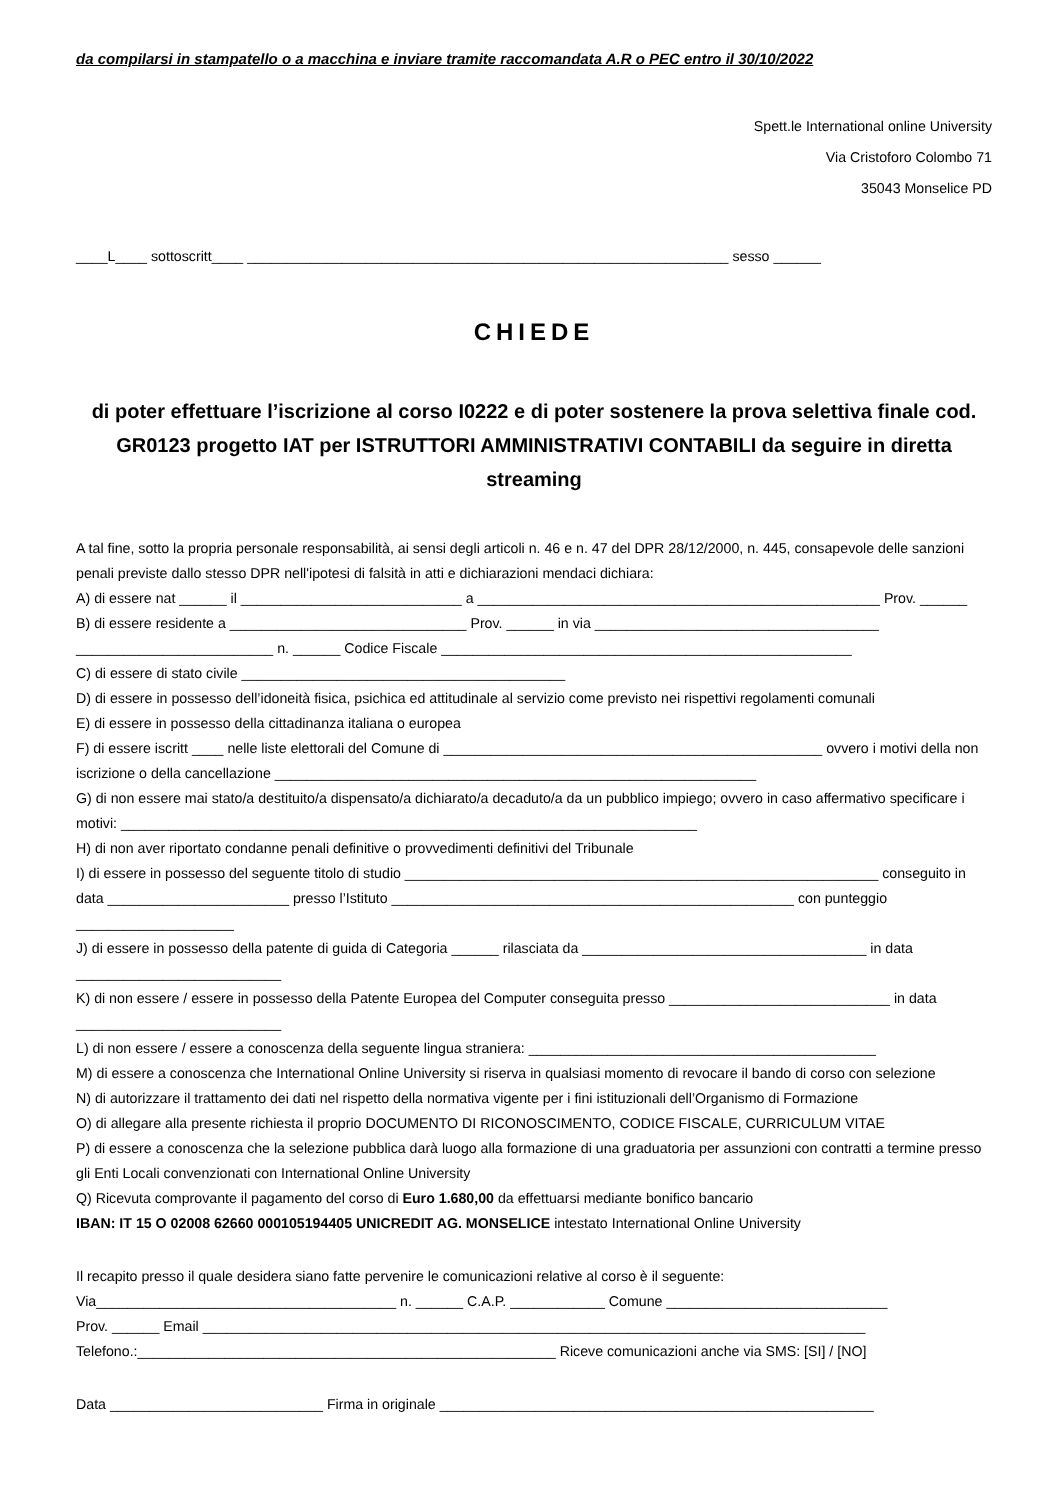da compilarsi in stampatello o a macchina e inviare tramite raccomandata A.R o PEC entro il 30/10/2022
Spett.le International online University
Via Cristoforo Colombo 71
35043 Monselice PD
____L____ sottoscritt____ _____________________________________________________________ sesso ______
CHIEDE
di poter effettuare l’iscrizione al corso I0222 e di poter sostenere la prova selettiva finale cod. GR0123 progetto IAT per ISTRUTTORI AMMINISTRATIVI CONTABILI da seguire in diretta streaming
A tal fine, sotto la propria personale responsabilità, ai sensi degli articoli n. 46 e n. 47 del DPR 28/12/2000, n. 445, consapevole delle sanzioni penali previste dallo stesso DPR nell'ipotesi di falsità in atti e dichiarazioni mendaci dichiara:
A) di essere nat ______ il ____________________________ a ___________________________________________________ Prov. ______
B) di essere residente a ______________________________ Prov. ______ in via ____________________________________ _________________________ n. ______ Codice Fiscale ____________________________________________________
C) di essere di stato civile _________________________________________
D) di essere in possesso dell’idoneità fisica, psichica ed attitudinale al servizio come previsto nei rispettivi regolamenti comunali
E) di essere in possesso della cittadinanza italiana o europea
F) di essere iscritt ____ nelle liste elettorali del Comune di ________________________________________________ ovvero i motivi della non iscrizione o della cancellazione _____________________________________________________________
G) di non essere mai stato/a destituito/a dispensato/a dichiarato/a decaduto/a da un pubblico impiego; ovvero in caso affermativo specificare i motivi: _________________________________________________________________________
H) di non aver riportato condanne penali definitive o provvedimenti definitivi del Tribunale
I) di essere in possesso del seguente titolo di studio ____________________________________________________________ conseguito in data _______________________ presso l’Istituto ___________________________________________________ con punteggio ____________________
J) di essere in possesso della patente di guida di Categoria ______ rilasciata da ____________________________________ in data __________________________
K) di non essere / essere in possesso della Patente Europea del Computer conseguita presso ____________________________ in data __________________________
L) di non essere / essere a conoscenza della seguente lingua straniera: ____________________________________________
M) di essere a conoscenza che International Online University si riserva in qualsiasi momento di revocare il bando di corso con selezione
N) di autorizzare il trattamento dei dati nel rispetto della normativa vigente per i fini istituzionali dell’Organismo di Formazione
O) di allegare alla presente richiesta il proprio DOCUMENTO DI RICONOSCIMENTO, CODICE FISCALE, CURRICULUM VITAE
P) di essere a conoscenza che la selezione pubblica darà luogo alla formazione di una graduatoria per assunzioni con contratti a termine presso gli Enti Locali convenzionati con International Online University
Q) Ricevuta comprovante il pagamento del corso di Euro 1.680,00 da effettuarsi mediante bonifico bancario
IBAN: IT 15 O 02008 62660 000105194405 UNICREDIT AG. MONSELICE intestato International Online University
Il recapito presso il quale desidera siano fatte pervenire le comunicazioni relative al corso è il seguente:
Via______________________________________ n. ______ C.A.P. ____________ Comune ____________________________
Prov. ______ Email ____________________________________________________________________________________
Telefono.:_____________________________________________________ Riceve comunicazioni anche via SMS: [SI] / [NO]
Data ___________________________ Firma in originale _______________________________________________________